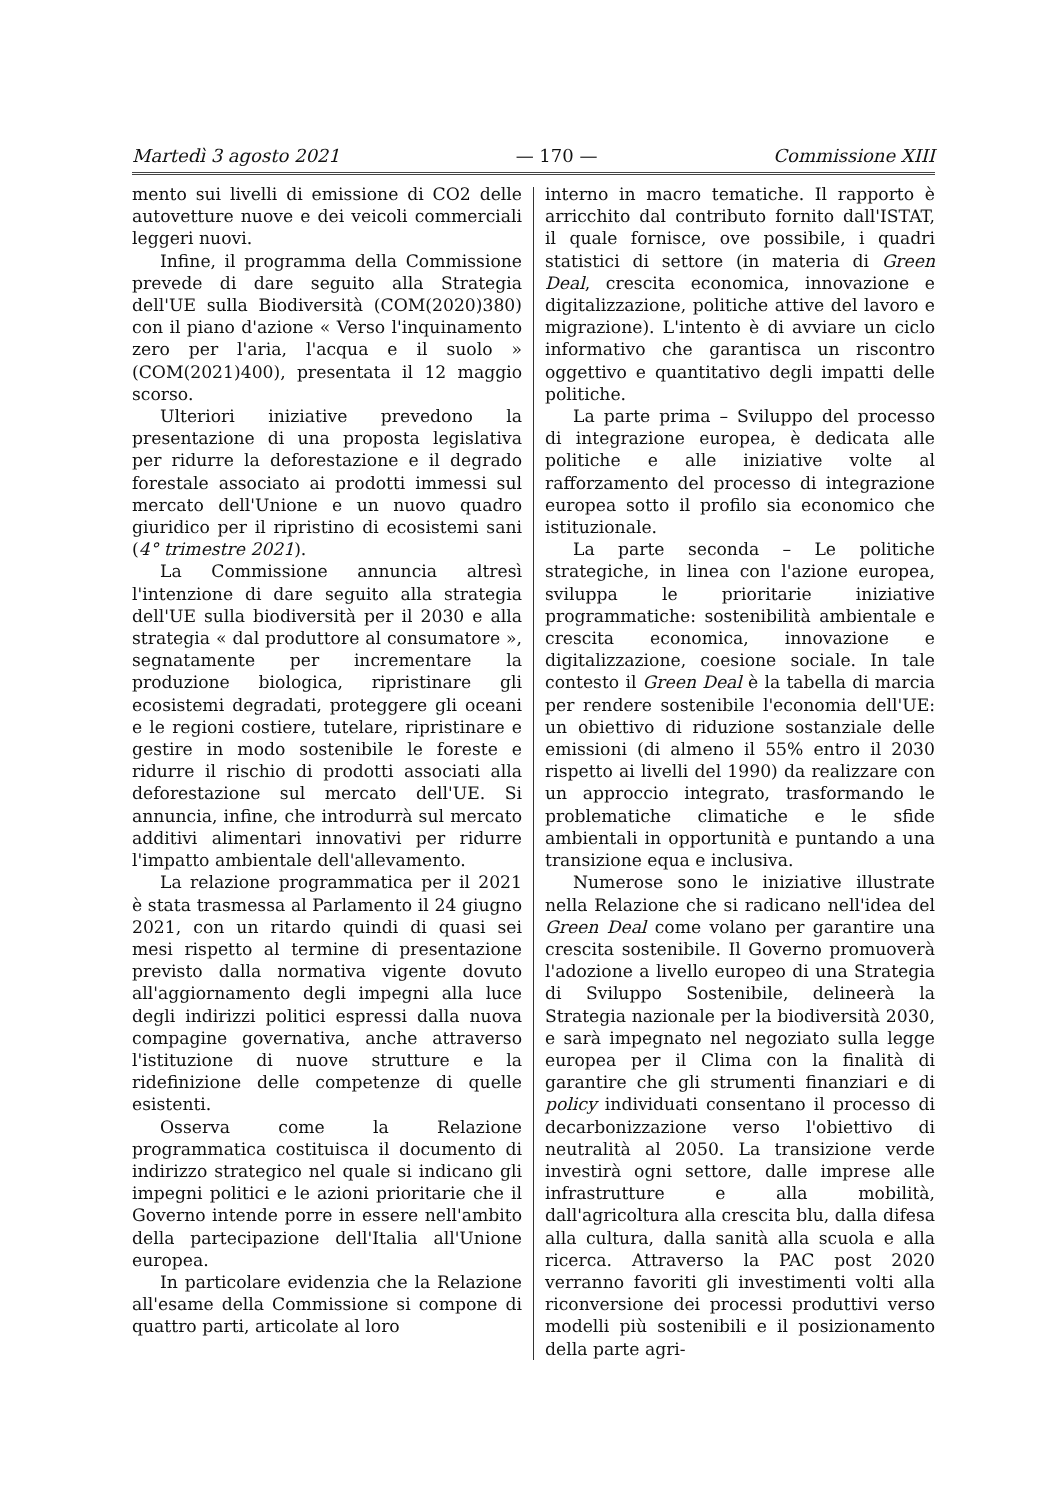Martedì 3 agosto 2021 — 170 — Commissione XIII
mento sui livelli di emissione di CO2 delle autovetture nuove e dei veicoli commerciali leggeri nuovi.
Infine, il programma della Commissione prevede di dare seguito alla Strategia dell'UE sulla Biodiversità (COM(2020)380) con il piano d'azione « Verso l'inquinamento zero per l'aria, l'acqua e il suolo » (COM(2021)400), presentata il 12 maggio scorso.
Ulteriori iniziative prevedono la presentazione di una proposta legislativa per ridurre la deforestazione e il degrado forestale associato ai prodotti immessi sul mercato dell'Unione e un nuovo quadro giuridico per il ripristino di ecosistemi sani (4° trimestre 2021).
La Commissione annuncia altresì l'intenzione di dare seguito alla strategia dell'UE sulla biodiversità per il 2030 e alla strategia « dal produttore al consumatore », segnatamente per incrementare la produzione biologica, ripristinare gli ecosistemi degradati, proteggere gli oceani e le regioni costiere, tutelare, ripristinare e gestire in modo sostenibile le foreste e ridurre il rischio di prodotti associati alla deforestazione sul mercato dell'UE. Si annuncia, infine, che introdurrà sul mercato additivi alimentari innovativi per ridurre l'impatto ambientale dell'allevamento.
La relazione programmatica per il 2021 è stata trasmessa al Parlamento il 24 giugno 2021, con un ritardo quindi di quasi sei mesi rispetto al termine di presentazione previsto dalla normativa vigente dovuto all'aggiornamento degli impegni alla luce degli indirizzi politici espressi dalla nuova compagine governativa, anche attraverso l'istituzione di nuove strutture e la ridefinizione delle competenze di quelle esistenti.
Osserva come la Relazione programmatica costituisca il documento di indirizzo strategico nel quale si indicano gli impegni politici e le azioni prioritarie che il Governo intende porre in essere nell'ambito della partecipazione dell'Italia all'Unione europea.
In particolare evidenzia che la Relazione all'esame della Commissione si compone di quattro parti, articolate al loro
interno in macro tematiche. Il rapporto è arricchito dal contributo fornito dall'ISTAT, il quale fornisce, ove possibile, i quadri statistici di settore (in materia di Green Deal, crescita economica, innovazione e digitalizzazione, politiche attive del lavoro e migrazione). L'intento è di avviare un ciclo informativo che garantisca un riscontro oggettivo e quantitativo degli impatti delle politiche.
La parte prima – Sviluppo del processo di integrazione europea, è dedicata alle politiche e alle iniziative volte al rafforzamento del processo di integrazione europea sotto il profilo sia economico che istituzionale.
La parte seconda – Le politiche strategiche, in linea con l'azione europea, sviluppa le prioritarie iniziative programmatiche: sostenibilità ambientale e crescita economica, innovazione e digitalizzazione, coesione sociale. In tale contesto il Green Deal è la tabella di marcia per rendere sostenibile l'economia dell'UE: un obiettivo di riduzione sostanziale delle emissioni (di almeno il 55% entro il 2030 rispetto ai livelli del 1990) da realizzare con un approccio integrato, trasformando le problematiche climatiche e le sfide ambientali in opportunità e puntando a una transizione equa e inclusiva.
Numerose sono le iniziative illustrate nella Relazione che si radicano nell'idea del Green Deal come volano per garantire una crescita sostenibile. Il Governo promuoverà l'adozione a livello europeo di una Strategia di Sviluppo Sostenibile, delineerà la Strategia nazionale per la biodiversità 2030, e sarà impegnato nel negoziato sulla legge europea per il Clima con la finalità di garantire che gli strumenti finanziari e di policy individuati consentano il processo di decarbonizzazione verso l'obiettivo di neutralità al 2050. La transizione verde investirà ogni settore, dalle imprese alle infrastrutture e alla mobilità, dall'agricoltura alla crescita blu, dalla difesa alla cultura, dalla sanità alla scuola e alla ricerca. Attraverso la PAC post 2020 verranno favoriti gli investimenti volti alla riconversione dei processi produttivi verso modelli più sostenibili e il posizionamento della parte agri-